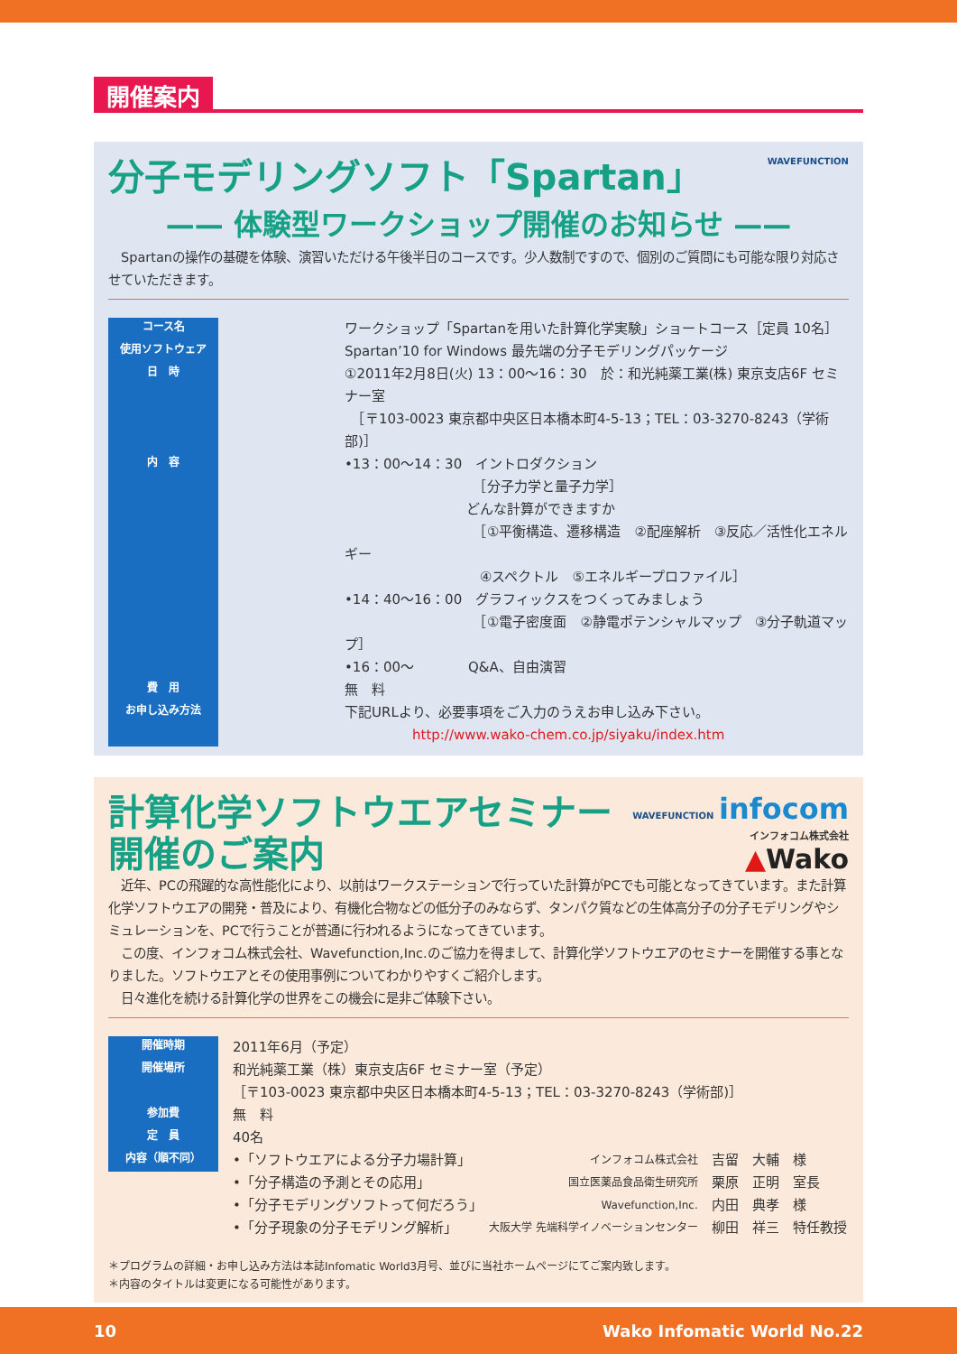開催案内
WAVEFUNCTION
分子モデリングソフト「Spartan」
—— 体験型ワークショップ開催のお知らせ ——
　Spartanの操作の基礎を体験、演習いただける午後半日のコースです。少人数制ですので、個別のご質問にも可能な限り対応させていただきます。
| コース名 | | ワークショップ「Spartanを用いた計算化学実験」ショートコース［定員 10名］ |
| 使用ソフトウェア | | Spartan’10 for Windows 最先端の分子モデリングパッケージ |
| 日 時 | | ①2011年2月8日(火) 13：00～16：30 於：和光純薬工業(株) 東京支店6F セミナー室 ［〒103-0023 東京都中央区日本橋本町4-5-13；TEL：03-3270-8243（学術部)］ |
| 内 容 | | •13：00～14：30 イントロダクション ［分子力学と量子力学］ どんな計算ができますか ［①平衡構造、遷移構造 ②配座解析 ③反応／活性化エネルギー ④スペクトル ⑤エネルギープロファイル］ •14：40～16：00 グラフィックスをつくってみましょう ［①電子密度面 ②静電ポテンシャルマップ ③分子軌道マップ］ •16：00～ Q&A、自由演習 |
| 費 用 | | 無 料 |
| お申し込み方法 | | 下記URLより、必要事項をご入力のうえお申し込み下さい。 http://www.wako-chem.co.jp/siyaku/index.htm |
WAVEFUNCTION infocom
インフォコム株式会社
▲Wako
計算化学ソフトウエアセミナー
開催のご案内
　近年、PCの飛躍的な高性能化により、以前はワークステーションで行っていた計算がPCでも可能となってきています。また計算化学ソフトウエアの開発・普及により、有機化合物などの低分子のみならず、タンパク質などの生体高分子の分子モデリングやシミュレーションを、PCで行うことが普通に行われるようになってきています。
　この度、インフォコム株式会社、Wavefunction,Inc.のご協力を得まして、計算化学ソフトウエアのセミナーを開催する事となりました。ソフトウエアとその使用事例についてわかりやすくご紹介します。
　日々進化を続ける計算化学の世界をこの機会に是非ご体験下さい。
| 開催時期 | | 2011年6月（予定） | | |
| 開催場所 | | 和光純薬工業（株）東京支店6F セミナー室（予定） ［〒103-0023 東京都中央区日本橋本町4-5-13；TEL：03-3270-8243（学術部)］ | | |
| 参加費 | | 無 料 | | |
| 定 員 | | 40名 | | |
| 内容（順不同） | | •「ソフトウエアによる分子力場計算」 | インフォコム株式会社 | 吉留 大輔 様 |
| | | •「分子構造の予測とその応用」 | 国立医薬品食品衛生研究所 | 栗原 正明 室長 |
| | | •「分子モデリングソフトって何だろう」 | Wavefunction,Inc. | 内田 典孝 様 |
| | | •「分子現象の分子モデリング解析」 | 大阪大学 先端科学イノベーションセンター | 柳田 祥三 特任教授 |
＊プログラムの詳細・お申し込み方法は本誌Infomatic World3月号、並びに当社ホームページにてご案内致します。
＊内容のタイトルは変更になる可能性があります。
10 Wako Infomatic World No.22